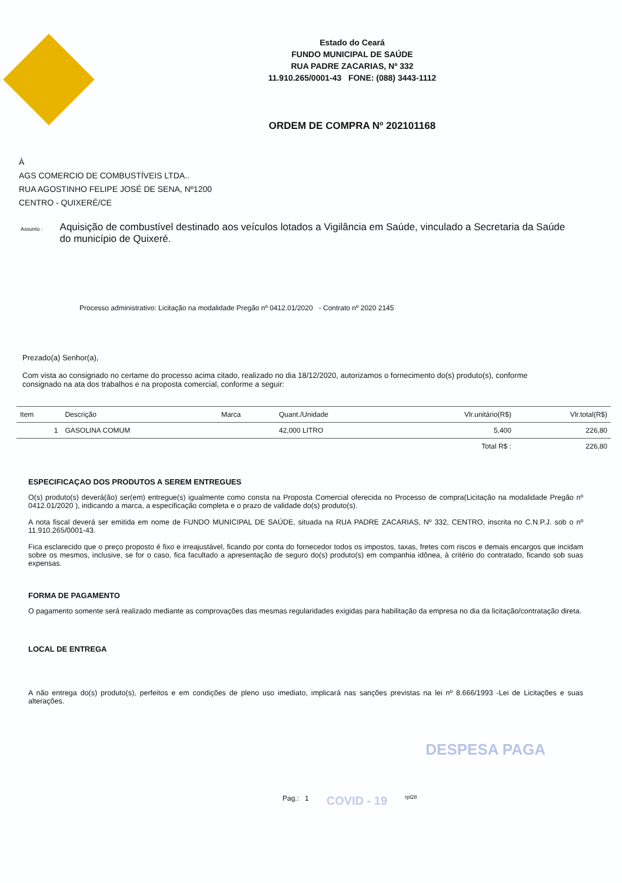Estado do Ceará
FUNDO MUNICIPAL DE SAÚDE
RUA PADRE ZACARIAS, Nº 332
11.910.265/0001-43 FONE: (088) 3443-1112
ORDEM DE COMPRA Nº 202101168
À
AGS COMERCIO DE COMBUSTÍVEIS LTDA..
RUA AGOSTINHO FELIPE JOSÉ DE SENA, Nº1200
CENTRO - QUIXERÉ/CE
Assunto :
Aquisição de combustível destinado aos veículos lotados a Vigilância em Saúde, vinculado a Secretaria da Saúde do município de Quixeré.
Processo administrativo: Licitação na modalidade Pregão nº 0412.01/2020 - Contrato nº 2020 2145
Prezado(a) Senhor(a),
Com vista ao consignado no certame do processo acima citado, realizado no dia 18/12/2020, autorizamos o fornecimento do(s) produto(s), conforme consignado na ata dos trabalhos e na proposta comercial, conforme a seguir:
| Item | Descrição | Marca | Quant./Unidade | Vlr.unitário(R$) | Vlr.total(R$) |
| --- | --- | --- | --- | --- | --- |
| 1 | GASOLINA COMUM | | 42,000 LITRO | 5,400 | 226,80 |
| | | | | Total R$ : | 226,80 |
ESPECIFICAÇAO DOS PRODUTOS A SEREM ENTREGUES
O(s) produto(s) deverá(ão) ser(em) entregue(s) igualmente como consta na Proposta Comercial oferecida no Processo de compra(Licitação na modalidade Pregão nº 0412.01/2020 ), indicando a marca, a especificação completa e o prazo de validade do(s) produto(s).
A nota fiscal deverá ser emitida em nome de FUNDO MUNICIPAL DE SAÚDE, situada na RUA PADRE ZACARIAS, Nº 332, CENTRO, inscrita no C.N.P.J. sob o nº 11.910.265/0001-43.
Fica esclarecido que o preço proposto é fixo e irreajustável, ficando por conta do fornecedor todos os impostos, taxas, fretes com riscos e demais encargos que incidam sobre os mesmos, inclusive, se for o caso, fica facultado a apresentação de seguro do(s) produto(s) em companhia idônea, à critério do contratado, ficando sob suas expensas.
FORMA DE PAGAMENTO
O pagamento somente será realizado mediante as comprovações das mesmas regularidades exigidas para habilitação da empresa no dia da licitação/contratação direta.
LOCAL DE ENTREGA
A não entrega do(s) produto(s), perfeitos e em condições de pleno uso imediato, implicará nas sanções previstas na lei nº 8.666/1993 -Lei de Licitações e suas alterações.
DESPESA PAGA
Pag.: 1 COVID - 19 rpt28